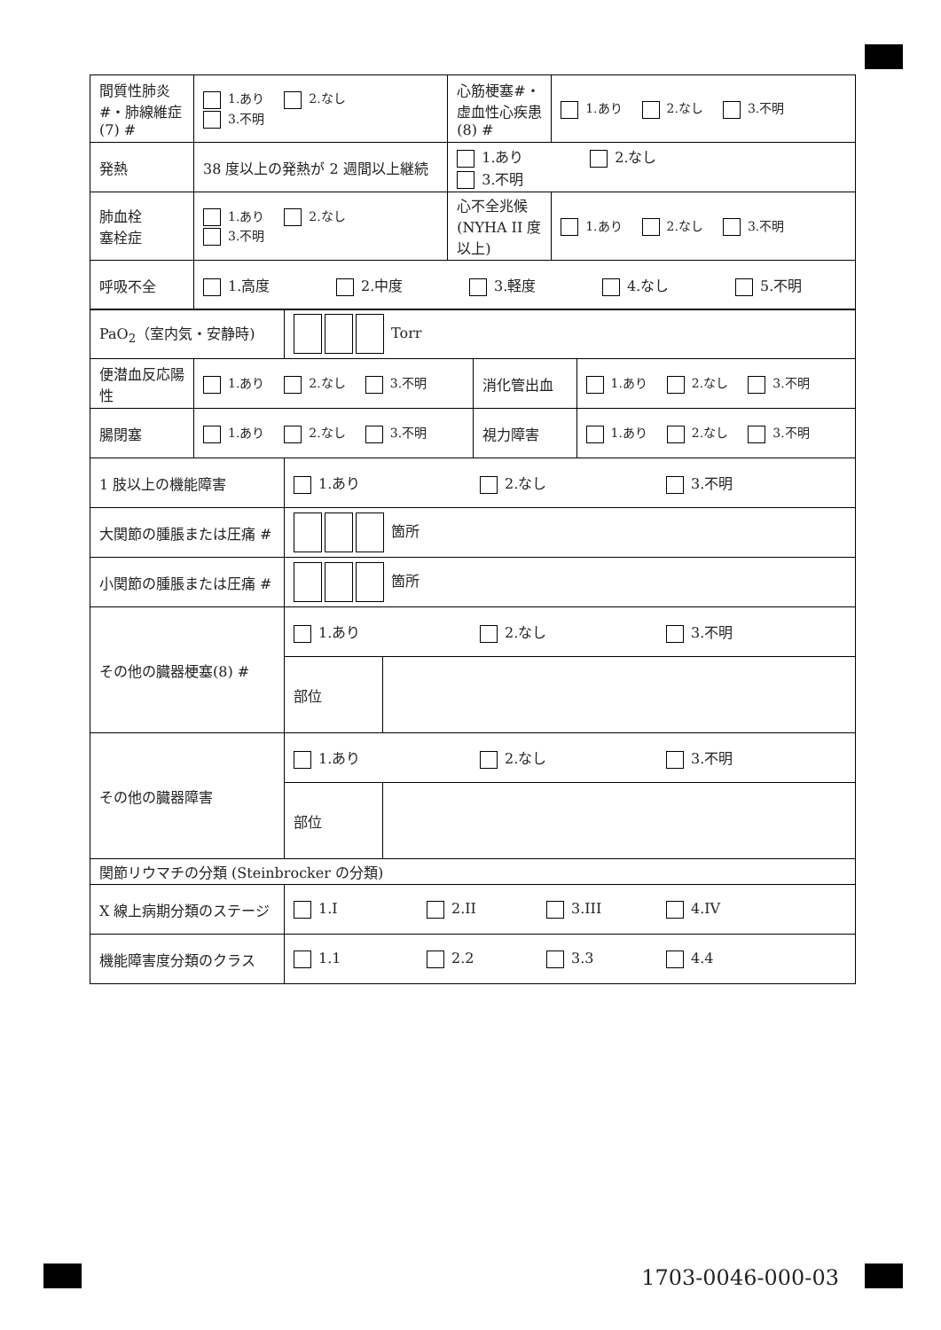| 間質性肺炎#・肺線維症(7) # | 1.あり 2.なし 3.不明 | 心筋梗塞#・虚血性心疾患(8) # | 1.あり 2.なし 3.不明 |
| 発熱 | 38 度以上の発熱が 2 週間以上継続 | 1.あり 2.なし 3.不明 | |
| 肺血栓 塞栓症 | 1.あり 2.なし 3.不明 | 心不全兆候(NYHA II 度以上) | 1.あり 2.なし 3.不明 |
| 呼吸不全 | 1.高度 2.中度 3.軽度 4.なし 5.不明 | | |
| PaO<sub>2</sub>（室内気・安静時) | Torr |
| 便潜血反応陽性 | 1.あり 2.なし 3.不明 | 消化管出血 | 1.あり 2.なし 3.不明 |
| 腸閉塞 | 1.あり 2.なし 3.不明 | 視力障害 | 1.あり 2.なし 3.不明 |
| 1 肢以上の機能障害 | 1.あり 2.なし 3.不明 | |
| 大関節の腫脹または圧痛 # | 箇所 | |
| 小関節の腫脹または圧痛 # | 箇所 | |
| その他の臓器梗塞(8) # | 1.あり 2.なし 3.不明 | |
| | 部位 | |
| その他の臓器障害 | 1.あり 2.なし 3.不明 | |
| | 部位 | |
| 関節リウマチの分類 (Steinbrocker の分類) | | |
| X 線上病期分類のステージ | 1.I 2.II 3.III 4.IV | |
| 機能障害度分類のクラス | 1.1 2.2 3.3 4.4 | |
1703-0046-000-03